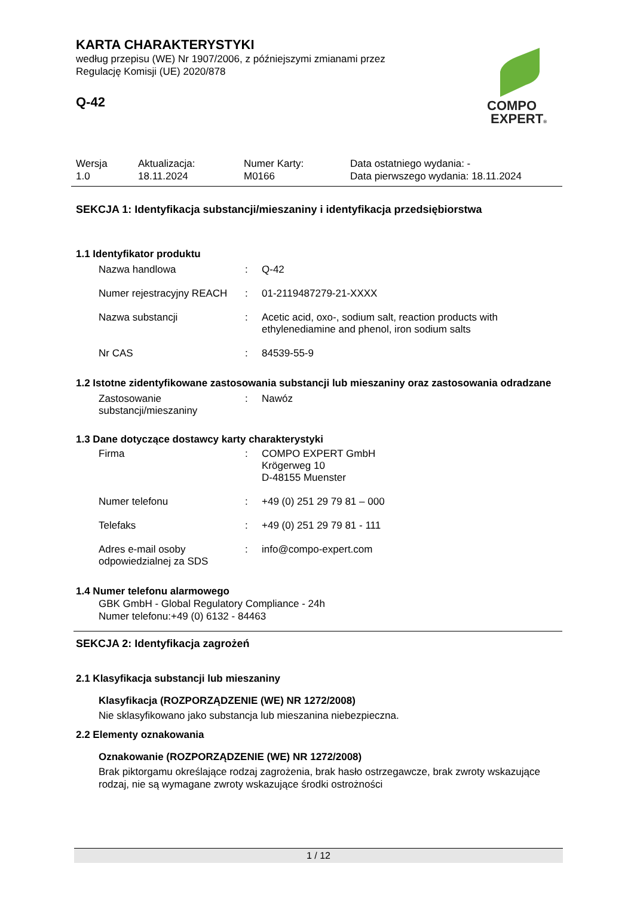KARTA CHARAKTERYSTYKI
według przepisu (WE) Nr 1907/2006, z późniejszymi zmianami przez
Regulację Komisji (UE) 2020/878
Q-42
COMPO
EXPERT®
| Wersja 1.0 | Aktualizacja: 18.11.2024 | Numer Karty: M0166 | Data ostatniego wydania: - Data pierwszego wydania: 18.11.2024 |
SEKCJA 1: Identyfikacja substancji/mieszaniny i identyfikacja przedsiębiorstwa
1.1 Identyfikator produktu
| Nazwa handlowa | : | Q-42 |
| Numer rejestracyjny REACH | : | 01-2119487279-21-XXXX |
| Nazwa substancji | : | Acetic acid, oxo-, sodium salt, reaction products with ethylenediamine and phenol, iron sodium salts |
| Nr CAS | : | 84539-55-9 |
1.2 Istotne zidentyfikowane zastosowania substancji lub mieszaniny oraz zastosowania odradzane
| Zastosowanie substancji/mieszaniny | : | Nawóz |
1.3 Dane dotyczące dostawcy karty charakterystyki
| Firma | : | COMPO EXPERT GmbH Krögerweg 10 D-48155 Muenster |
| Numer telefonu | : | +49 (0) 251 29 79 81 – 000 |
| Telefaks | : | +49 (0) 251 29 79 81 - 111 |
| Adres e-mail osoby odpowiedzialnej za SDS | : | info@compo-expert.com |
1.4 Numer telefonu alarmowego
GBK GmbH - Global Regulatory Compliance - 24h
Numer telefonu:+49 (0) 6132 - 84463
SEKCJA 2: Identyfikacja zagrożeń
2.1 Klasyfikacja substancji lub mieszaniny
Klasyfikacja (ROZPORZĄDZENIE (WE) NR 1272/2008)
Nie sklasyfikowano jako substancja lub mieszanina niebezpieczna.
2.2 Elementy oznakowania
Oznakowanie (ROZPORZĄDZENIE (WE) NR 1272/2008)
Brak piktorgamu określające rodzaj zagrożenia, brak hasło ostrzegawcze, brak zwroty wskazujące rodzaj, nie są wymagane zwroty wskazujące środki ostrożności
1 / 12